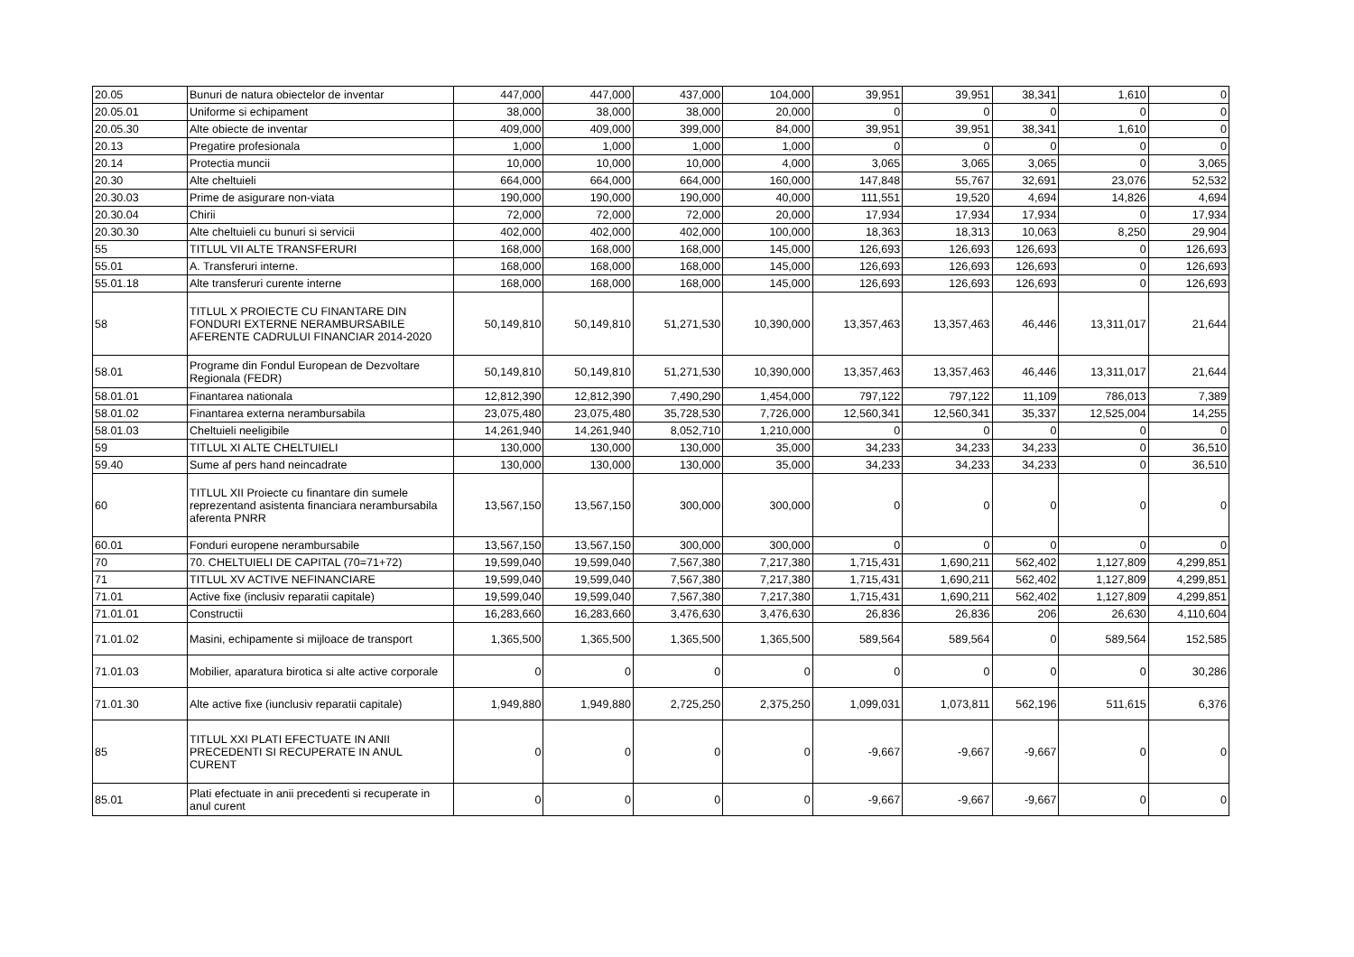| 20.05 | Bunuri de natura obiectelor de inventar | 447,000 | 447,000 | 437,000 | 104,000 | 39,951 | 39,951 | 38,341 | 1,610 | 0 |
| 20.05.01 | Uniforme si echipament | 38,000 | 38,000 | 38,000 | 20,000 | 0 | 0 | 0 | 0 | 0 |
| 20.05.30 | Alte obiecte de inventar | 409,000 | 409,000 | 399,000 | 84,000 | 39,951 | 39,951 | 38,341 | 1,610 | 0 |
| 20.13 | Pregatire profesionala | 1,000 | 1,000 | 1,000 | 1,000 | 0 | 0 | 0 | 0 | 0 |
| 20.14 | Protectia muncii | 10,000 | 10,000 | 10,000 | 4,000 | 3,065 | 3,065 | 3,065 | 0 | 3,065 |
| 20.30 | Alte cheltuieli | 664,000 | 664,000 | 664,000 | 160,000 | 147,848 | 55,767 | 32,691 | 23,076 | 52,532 |
| 20.30.03 | Prime de asigurare non-viata | 190,000 | 190,000 | 190,000 | 40,000 | 111,551 | 19,520 | 4,694 | 14,826 | 4,694 |
| 20.30.04 | Chirii | 72,000 | 72,000 | 72,000 | 20,000 | 17,934 | 17,934 | 17,934 | 0 | 17,934 |
| 20.30.30 | Alte cheltuieli cu bunuri si servicii | 402,000 | 402,000 | 402,000 | 100,000 | 18,363 | 18,313 | 10,063 | 8,250 | 29,904 |
| 55 | TITLUL VII ALTE TRANSFERURI | 168,000 | 168,000 | 168,000 | 145,000 | 126,693 | 126,693 | 126,693 | 0 | 126,693 |
| 55.01 | A. Transferuri interne. | 168,000 | 168,000 | 168,000 | 145,000 | 126,693 | 126,693 | 126,693 | 0 | 126,693 |
| 55.01.18 | Alte transferuri curente interne | 168,000 | 168,000 | 168,000 | 145,000 | 126,693 | 126,693 | 126,693 | 0 | 126,693 |
| 58 | TITLUL X PROIECTE CU FINANTARE DIN FONDURI EXTERNE NERAMBURSABILE AFERENTE CADRULUI FINANCIAR 2014-2020 | 50,149,810 | 50,149,810 | 51,271,530 | 10,390,000 | 13,357,463 | 13,357,463 | 46,446 | 13,311,017 | 21,644 |
| 58.01 | Programe din Fondul European de Dezvoltare Regionala (FEDR) | 50,149,810 | 50,149,810 | 51,271,530 | 10,390,000 | 13,357,463 | 13,357,463 | 46,446 | 13,311,017 | 21,644 |
| 58.01.01 | Finantarea nationala | 12,812,390 | 12,812,390 | 7,490,290 | 1,454,000 | 797,122 | 797,122 | 11,109 | 786,013 | 7,389 |
| 58.01.02 | Finantarea externa nerambursabila | 23,075,480 | 23,075,480 | 35,728,530 | 7,726,000 | 12,560,341 | 12,560,341 | 35,337 | 12,525,004 | 14,255 |
| 58.01.03 | Cheltuieli neeligibile | 14,261,940 | 14,261,940 | 8,052,710 | 1,210,000 | 0 | 0 | 0 | 0 | 0 |
| 59 | TITLUL XI ALTE CHELTUIELI | 130,000 | 130,000 | 130,000 | 35,000 | 34,233 | 34,233 | 34,233 | 0 | 36,510 |
| 59.40 | Sume af pers hand neincadrate | 130,000 | 130,000 | 130,000 | 35,000 | 34,233 | 34,233 | 34,233 | 0 | 36,510 |
| 60 | TITLUL XII Proiecte cu finantare din sumele reprezentand asistenta financiara nerambursabila aferenta PNRR | 13,567,150 | 13,567,150 | 300,000 | 300,000 | 0 | 0 | 0 | 0 | 0 |
| 60.01 | Fonduri europene nerambursabile | 13,567,150 | 13,567,150 | 300,000 | 300,000 | 0 | 0 | 0 | 0 | 0 |
| 70 | 70. CHELTUIELI DE CAPITAL (70=71+72) | 19,599,040 | 19,599,040 | 7,567,380 | 7,217,380 | 1,715,431 | 1,690,211 | 562,402 | 1,127,809 | 4,299,851 |
| 71 | TITLUL XV ACTIVE NEFINANCIARE | 19,599,040 | 19,599,040 | 7,567,380 | 7,217,380 | 1,715,431 | 1,690,211 | 562,402 | 1,127,809 | 4,299,851 |
| 71.01 | Active fixe (inclusiv reparatii capitale) | 19,599,040 | 19,599,040 | 7,567,380 | 7,217,380 | 1,715,431 | 1,690,211 | 562,402 | 1,127,809 | 4,299,851 |
| 71.01.01 | Constructii | 16,283,660 | 16,283,660 | 3,476,630 | 3,476,630 | 26,836 | 26,836 | 206 | 26,630 | 4,110,604 |
| 71.01.02 | Masini, echipamente si mijloace de transport | 1,365,500 | 1,365,500 | 1,365,500 | 1,365,500 | 589,564 | 589,564 | 0 | 589,564 | 152,585 |
| 71.01.03 | Mobilier, aparatura birotica si alte active corporale | 0 | 0 | 0 | 0 | 0 | 0 | 0 | 0 | 30,286 |
| 71.01.30 | Alte active fixe (iunclusiv reparatii capitale) | 1,949,880 | 1,949,880 | 2,725,250 | 2,375,250 | 1,099,031 | 1,073,811 | 562,196 | 511,615 | 6,376 |
| 85 | TITLUL XXI PLATI EFECTUATE IN ANII PRECEDENTI SI RECUPERATE IN ANUL CURENT | 0 | 0 | 0 | 0 | -9,667 | -9,667 | -9,667 | 0 | 0 |
| 85.01 | Plati efectuate in anii precedenti si recuperate in anul curent | 0 | 0 | 0 | 0 | -9,667 | -9,667 | -9,667 | 0 | 0 |